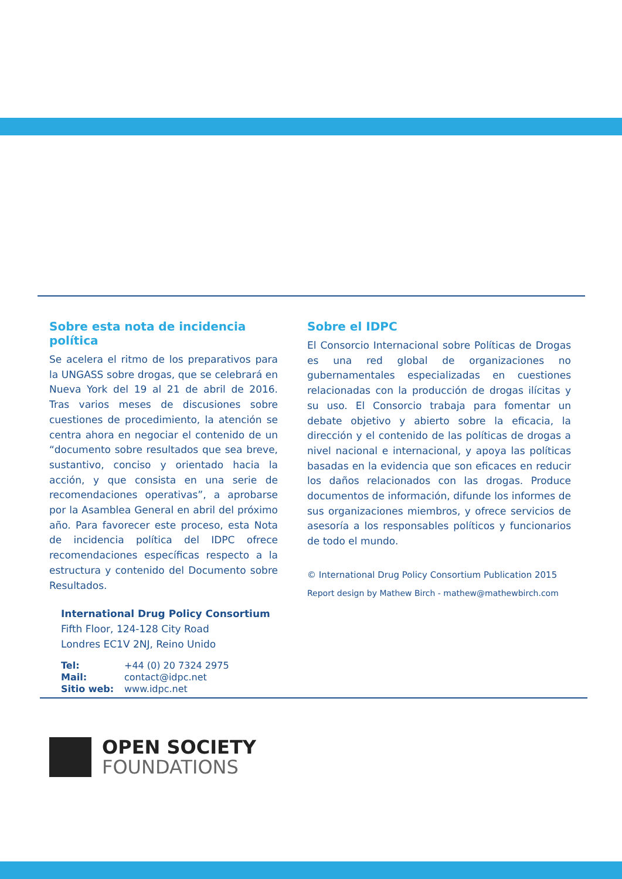Sobre esta nota de incidencia política
Se acelera el ritmo de los preparativos para la UNGASS sobre drogas, que se celebrará en Nueva York del 19 al 21 de abril de 2016. Tras varios meses de discusiones sobre cuestiones de procedimiento, la atención se centra ahora en negociar el contenido de un “documento sobre resultados que sea breve, sustantivo, conciso y orientado hacia la acción, y que consista en una serie de recomendaciones operativas”, a aprobarse por la Asamblea General en abril del próximo año. Para favorecer este proceso, esta Nota de incidencia política del IDPC ofrece recomendaciones específicas respecto a la estructura y contenido del Documento sobre Resultados.
International Drug Policy Consortium
Fifth Floor, 124-128 City Road
Londres EC1V 2NJ, Reino Unido
Tel: +44 (0) 20 7324 2975
Mail: contact@idpc.net
Sitio web: www.idpc.net
Sobre el IDPC
El Consorcio Internacional sobre Políticas de Drogas es una red global de organizaciones no gubernamentales especializadas en cuestiones relacionadas con la producción de drogas ilícitas y su uso. El Consorcio trabaja para fomentar un debate objetivo y abierto sobre la eficacia, la dirección y el contenido de las políticas de drogas a nivel nacional e internacional, y apoya las políticas basadas en la evidencia que son eficaces en reducir los daños relacionados con las drogas. Produce documentos de información, difunde los informes de sus organizaciones miembros, y ofrece servicios de asesoría a los responsables políticos y funcionarios de todo el mundo.
© International Drug Policy Consortium Publication 2015
Report design by Mathew Birch - mathew@mathewbirch.com
OPEN SOCIETY
FOUNDATIONS